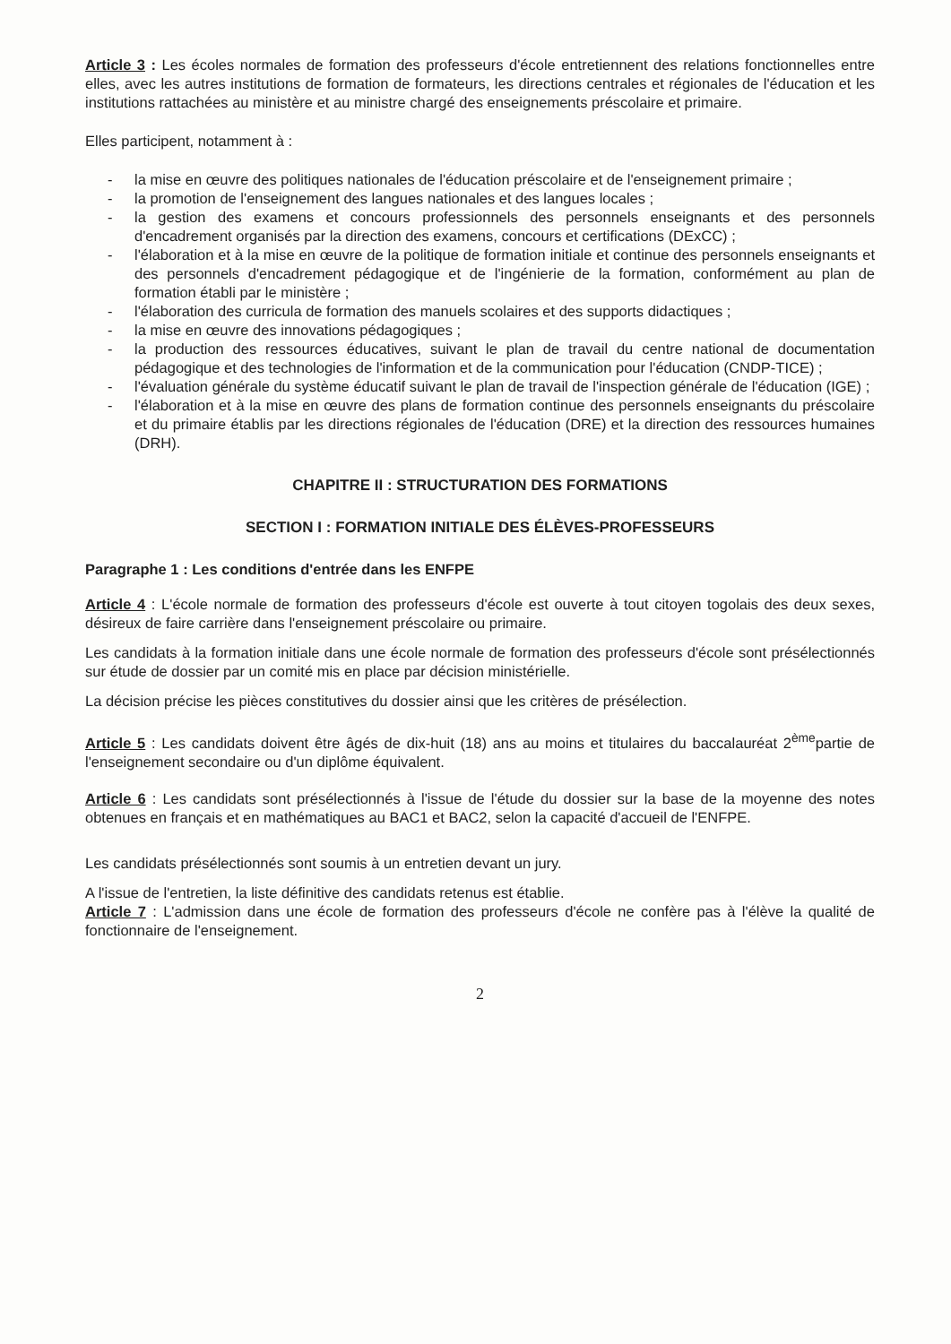Article 3 : Les écoles normales de formation des professeurs d'école entretiennent des relations fonctionnelles entre elles, avec les autres institutions de formation de formateurs, les directions centrales et régionales de l'éducation et les institutions rattachées au ministère et au ministre chargé des enseignements préscolaire et primaire.
Elles participent, notamment à :
- la mise en œuvre des politiques nationales de l'éducation préscolaire et de l'enseignement primaire ;
- la promotion de l'enseignement des langues nationales et des langues locales ;
- la gestion des examens et concours professionnels des personnels enseignants et des personnels d'encadrement organisés par la direction des examens, concours et certifications (DExCC) ;
- l'élaboration et à la mise en œuvre de la politique de formation initiale et continue des personnels enseignants et des personnels d'encadrement pédagogique et de l'ingénierie de la formation, conformément au plan de formation établi par le ministère ;
- l'élaboration des curricula de formation des manuels scolaires et des supports didactiques ;
- la mise en œuvre des innovations pédagogiques ;
- la production des ressources éducatives, suivant le plan de travail du centre national de documentation pédagogique et des technologies de l'information et de la communication pour l'éducation (CNDP-TICE) ;
- l'évaluation générale du système éducatif suivant le plan de travail de l'inspection générale de l'éducation (IGE) ;
- l'élaboration et à la mise en œuvre des plans de formation continue des personnels enseignants du préscolaire et du primaire établis par les directions régionales de l'éducation (DRE) et la direction des ressources humaines (DRH).
CHAPITRE II : STRUCTURATION DES FORMATIONS
SECTION I : FORMATION INITIALE DES ÉLÈVES-PROFESSEURS
Paragraphe 1 : Les conditions d'entrée dans les ENFPE
Article 4 : L'école normale de formation des professeurs d'école est ouverte à tout citoyen togolais des deux sexes, désireux de faire carrière dans l'enseignement préscolaire ou primaire.
Les candidats à la formation initiale dans une école normale de formation des professeurs d'école sont présélectionnés sur étude de dossier par un comité mis en place par décision ministérielle.
La décision précise les pièces constitutives du dossier ainsi que les critères de présélection.
Article 5 : Les candidats doivent être âgés de dix-huit (18) ans au moins et titulaires du baccalauréat 2<sup>ème</sup>partie de l'enseignement secondaire ou d'un diplôme équivalent.
Article 6 : Les candidats sont présélectionnés à l'issue de l'étude du dossier sur la base de la moyenne des notes obtenues en français et en mathématiques au BAC1 et BAC2, selon la capacité d'accueil de l'ENFPE.
Les candidats présélectionnés sont soumis à un entretien devant un jury.
A l'issue de l'entretien, la liste définitive des candidats retenus est établie.
Article 7 : L'admission dans une école de formation des professeurs d'école ne confère pas à l'élève la qualité de fonctionnaire de l'enseignement.
2